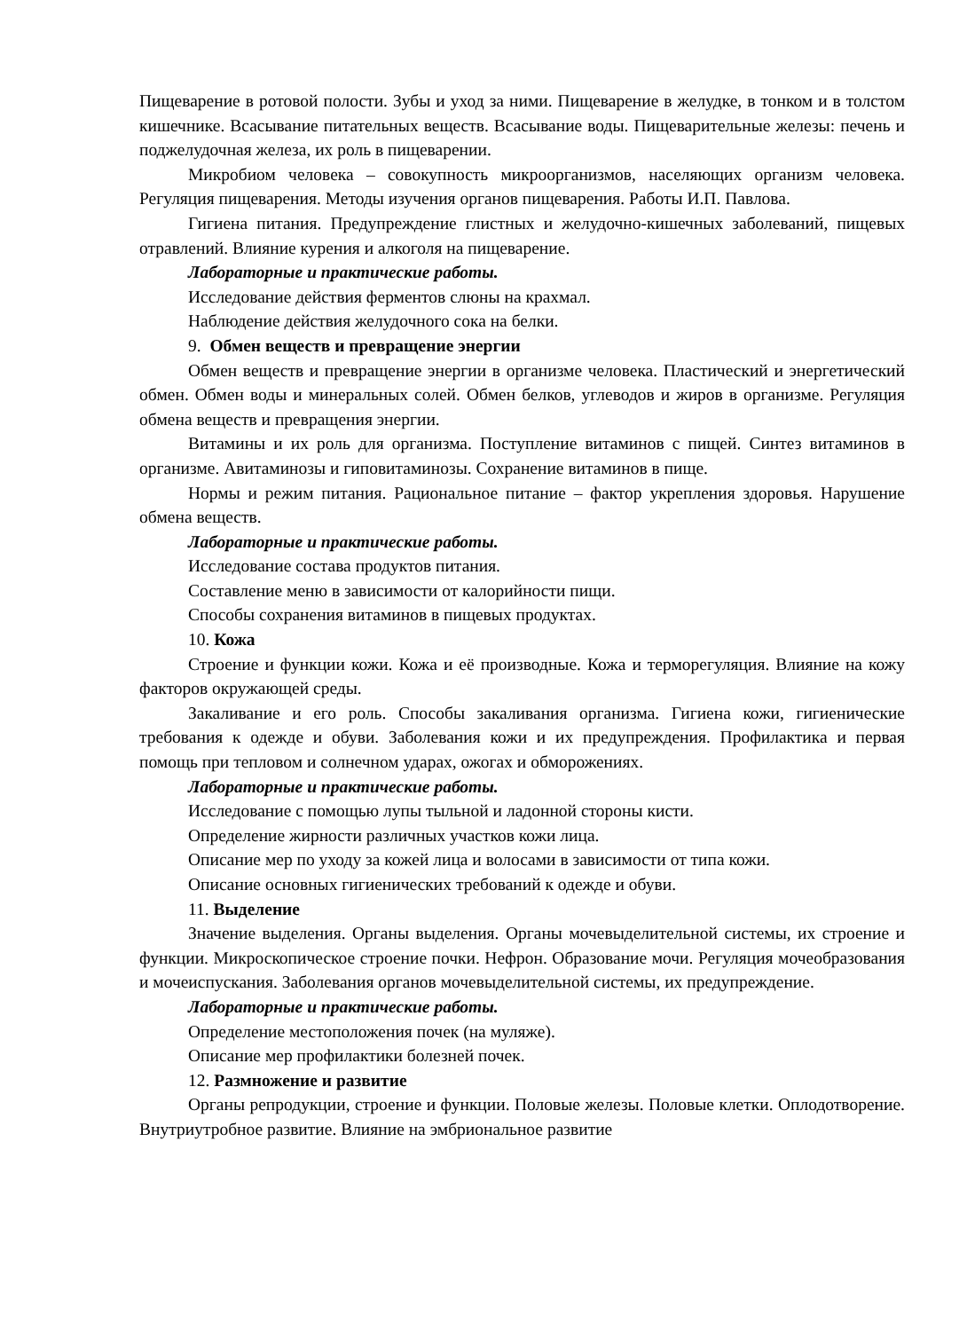Пищеварение в ротовой полости. Зубы и уход за ними. Пищеварение в желудке, в тонком и в толстом кишечнике. Всасывание питательных веществ. Всасывание воды. Пищеварительные железы: печень и поджелудочная железа, их роль в пищеварении.
Микробиом человека – совокупность микроорганизмов, населяющих организм человека. Регуляция пищеварения. Методы изучения органов пищеварения. Работы И.П. Павлова.
Гигиена питания. Предупреждение глистных и желудочно-кишечных заболеваний, пищевых отравлений. Влияние курения и алкоголя на пищеварение.
Лабораторные и практические работы.
Исследование действия ферментов слюны на крахмал.
Наблюдение действия желудочного сока на белки.
9. Обмен веществ и превращение энергии
Обмен веществ и превращение энергии в организме человека. Пластический и энергетический обмен. Обмен воды и минеральных солей. Обмен белков, углеводов и жиров в организме. Регуляция обмена веществ и превращения энергии.
Витамины и их роль для организма. Поступление витаминов с пищей. Синтез витаминов в организме. Авитаминозы и гиповитаминозы. Сохранение витаминов в пище.
Нормы и режим питания. Рациональное питание – фактор укрепления здоровья. Нарушение обмена веществ.
Лабораторные и практические работы.
Исследование состава продуктов питания.
Составление меню в зависимости от калорийности пищи.
Способы сохранения витаминов в пищевых продуктах.
10. Кожа
Строение и функции кожи. Кожа и её производные. Кожа и терморегуляция. Влияние на кожу факторов окружающей среды.
Закаливание и его роль. Способы закаливания организма. Гигиена кожи, гигиенические требования к одежде и обуви. Заболевания кожи и их предупреждения. Профилактика и первая помощь при тепловом и солнечном ударах, ожогах и обморожениях.
Лабораторные и практические работы.
Исследование с помощью лупы тыльной и ладонной стороны кисти.
Определение жирности различных участков кожи лица.
Описание мер по уходу за кожей лица и волосами в зависимости от типа кожи.
Описание основных гигиенических требований к одежде и обуви.
11. Выделение
Значение выделения. Органы выделения. Органы мочевыделительной системы, их строение и функции. Микроскопическое строение почки. Нефрон. Образование мочи. Регуляция мочеобразования и мочеиспускания. Заболевания органов мочевыделительной системы, их предупреждение.
Лабораторные и практические работы.
Определение местоположения почек (на муляже).
Описание мер профилактики болезней почек.
12. Размножение и развитие
Органы репродукции, строение и функции. Половые железы. Половые клетки. Оплодотворение. Внутриутробное развитие. Влияние на эмбриональное развитие